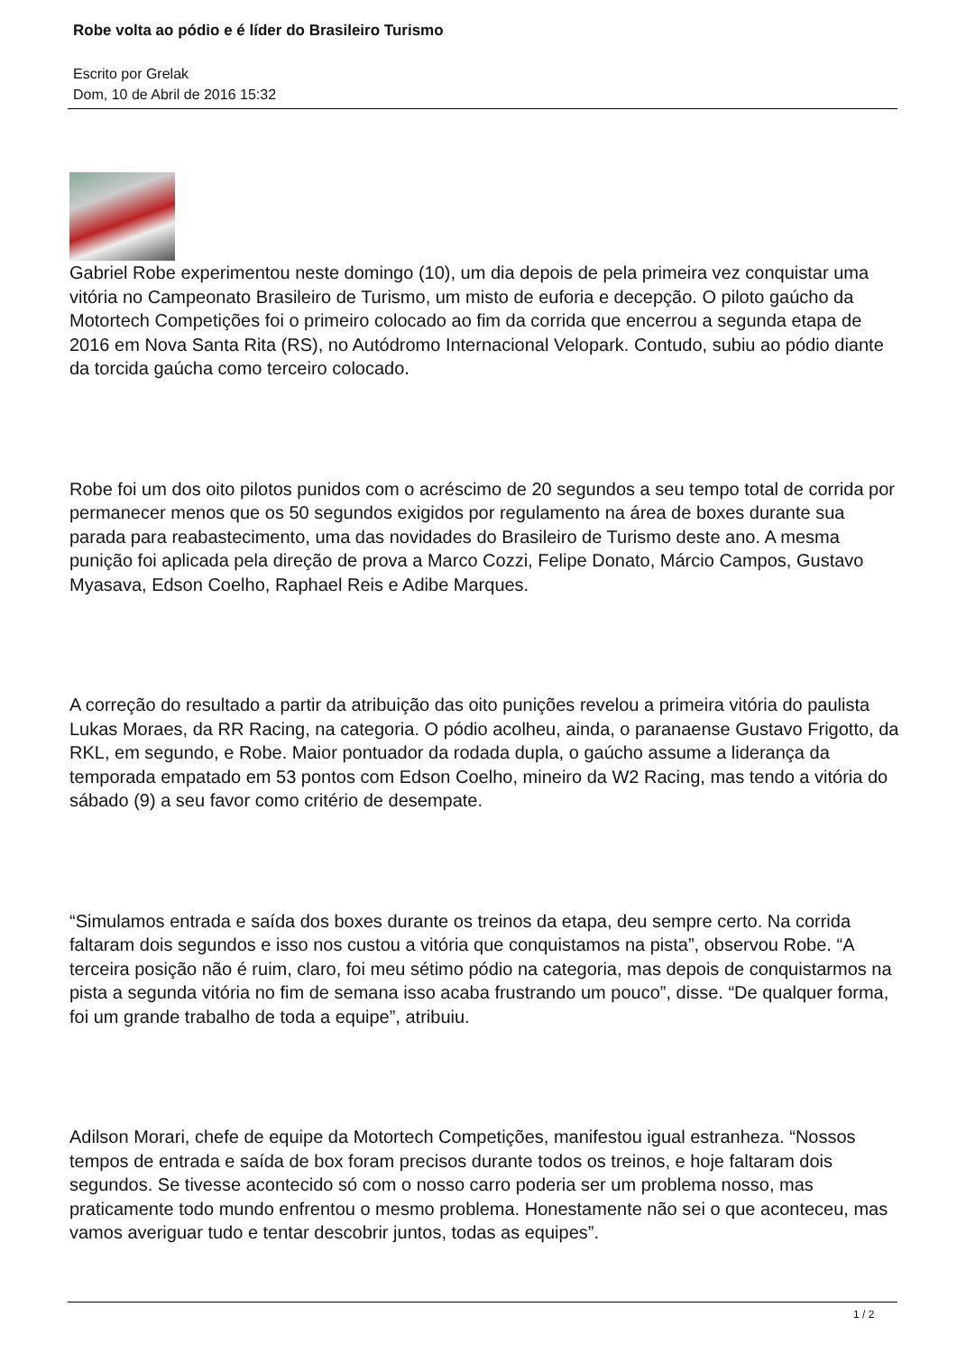Robe volta ao pódio e é líder do Brasileiro Turismo
Escrito por Grelak
Dom, 10 de Abril de 2016 15:32
Gabriel Robe experimentou neste domingo (10), um dia depois de pela primeira vez conquistar uma vitória no Campeonato Brasileiro de Turismo, um misto de euforia e decepção. O piloto gaúcho da Motortech Competições foi o primeiro colocado ao fim da corrida que encerrou a segunda etapa de 2016 em Nova Santa Rita (RS), no Autódromo Internacional Velopark. Contudo, subiu ao pódio diante da torcida gaúcha como terceiro colocado.
Robe foi um dos oito pilotos punidos com o acréscimo de 20 segundos a seu tempo total de corrida por permanecer menos que os 50 segundos exigidos por regulamento na área de boxes durante sua parada para reabastecimento, uma das novidades do Brasileiro de Turismo deste ano. A mesma punição foi aplicada pela direção de prova a Marco Cozzi, Felipe Donato, Márcio Campos, Gustavo Myasava, Edson Coelho, Raphael Reis e Adibe Marques.
A correção do resultado a partir da atribuição das oito punições revelou a primeira vitória do paulista Lukas Moraes, da RR Racing, na categoria. O pódio acolheu, ainda, o paranaense Gustavo Frigotto, da RKL, em segundo, e Robe. Maior pontuador da rodada dupla, o gaúcho assume a liderança da temporada empatado em 53 pontos com Edson Coelho, mineiro da W2 Racing, mas tendo a vitória do sábado (9) a seu favor como critério de desempate.
“Simulamos entrada e saída dos boxes durante os treinos da etapa, deu sempre certo. Na corrida faltaram dois segundos e isso nos custou a vitória que conquistamos na pista”, observou Robe. “A terceira posição não é ruim, claro, foi meu sétimo pódio na categoria, mas depois de conquistarmos na pista a segunda vitória no fim de semana isso acaba frustrando um pouco”, disse. “De qualquer forma, foi um grande trabalho de toda a equipe”, atribuiu.
Adilson Morari, chefe de equipe da Motortech Competições, manifestou igual estranheza. “Nossos tempos de entrada e saída de box foram precisos durante todos os treinos, e hoje faltaram dois segundos. Se tivesse acontecido só com o nosso carro poderia ser um problema nosso, mas praticamente todo mundo enfrentou o mesmo problema. Honestamente não sei o que aconteceu, mas vamos averiguar tudo e tentar descobrir juntos, todas as equipes”.
1 / 2